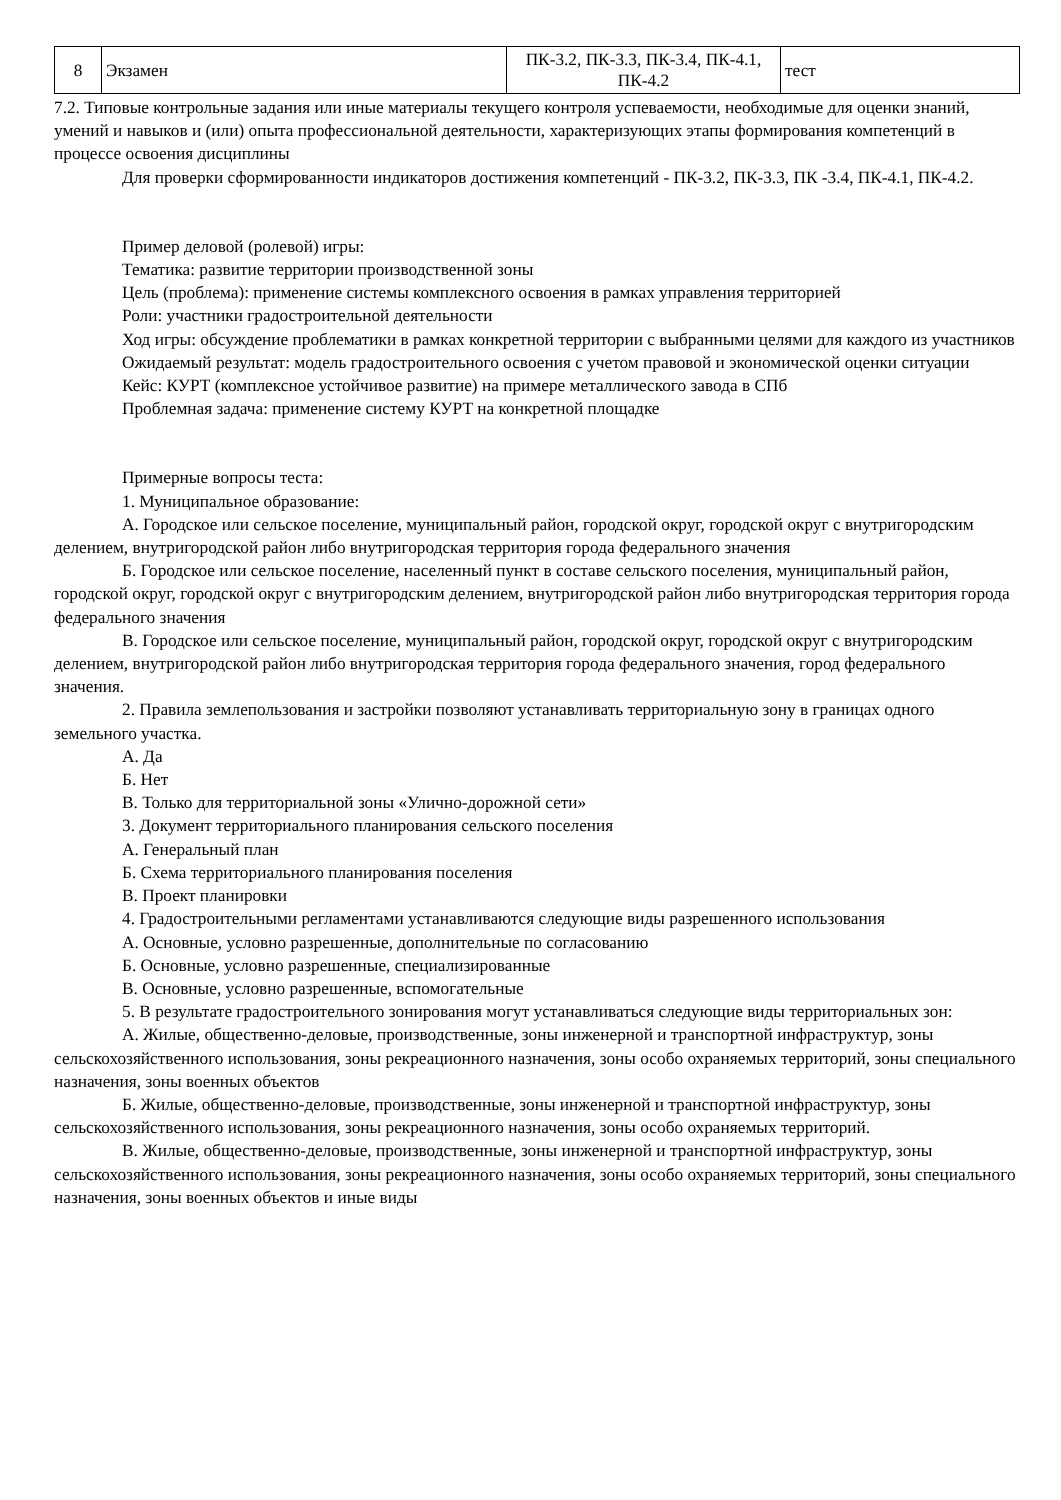| 8 | Экзамен | ПК-3.2, ПК-3.3, ПК-3.4, ПК-4.1, ПК-4.2 | тест |
7.2. Типовые контрольные задания или иные материалы текущего контроля успеваемости, необходимые для оценки знаний, умений и навыков и (или) опыта профессиональной деятельности, характеризующих этапы формирования компетенций в процессе освоения дисциплины
Для проверки сформированности индикаторов достижения компетенций - ПК-3.2, ПК-3.3, ПК -3.4, ПК-4.1, ПК-4.2.
Пример деловой (ролевой) игры:
Тематика: развитие территории производственной зоны
Цель (проблема): применение системы комплексного освоения в рамках управления территорией
Роли: участники градостроительной деятельности
Ход игры: обсуждение проблематики в рамках конкретной территории с выбранными целями для каждого из участников
Ожидаемый результат: модель градостроительного освоения с учетом правовой и экономической оценки ситуации
Кейс: КУРТ (комплексное устойчивое развитие) на примере металлического завода в СПб
Проблемная задача: применение систему КУРТ на конкретной площадке
Примерные вопросы теста:
1. Муниципальное образование:
А. Городское или сельское поселение, муниципальный район, городской округ, городской округ с внутригородским делением, внутригородской район либо внутригородская территория города федерального значения
Б. Городское или сельское поселение, населенный пункт в составе сельского поселения, муниципальный район, городской округ, городской округ с внутригородским делением, внутригородской район либо внутригородская территория города федерального значения
В. Городское или сельское поселение, муниципальный район, городской округ, городской округ с внутригородским делением, внутригородской район либо внутригородская территория города федерального значения, город федерального значения.
2. Правила землепользования и застройки позволяют устанавливать территориальную зону в границах одного земельного участка.
А. Да
Б. Нет
В. Только для территориальной зоны «Улично-дорожной сети»
3. Документ территориального планирования сельского поселения
А. Генеральный план
Б. Схема территориального планирования поселения
В. Проект планировки
4. Градостроительными регламентами устанавливаются следующие виды разрешенного использования
А. Основные, условно разрешенные, дополнительные по согласованию
Б. Основные, условно разрешенные, специализированные
В. Основные, условно разрешенные, вспомогательные
5. В результате градостроительного зонирования могут устанавливаться следующие виды территориальных зон:
А. Жилые, общественно-деловые, производственные, зоны инженерной и транспортной инфраструктур, зоны сельскохозяйственного использования, зоны рекреационного назначения, зоны особо охраняемых территорий, зоны специального назначения, зоны военных объектов
Б. Жилые, общественно-деловые, производственные, зоны инженерной и транспортной инфраструктур, зоны сельскохозяйственного использования, зоны рекреационного назначения, зоны особо охраняемых территорий.
В. Жилые, общественно-деловые, производственные, зоны инженерной и транспортной инфраструктур, зоны сельскохозяйственного использования, зоны рекреационного назначения, зоны особо охраняемых территорий, зоны специального назначения, зоны военных объектов и иные виды